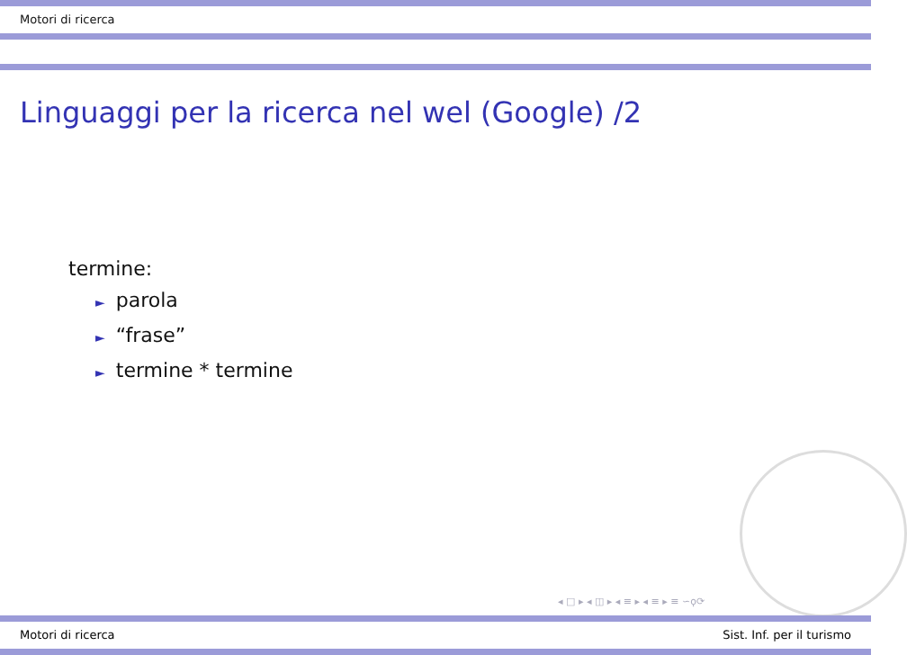Motori di ricerca
Linguaggi per la ricerca nel wel (Google) /2
termine:
► parola
► “frase”
► termine * termine
◂ □ ▸ ◂ ◫ ▸ ◂ ≡ ▸ ◂ ≡ ▸ ≡ ∽ϙ⟳
Motori di ricerca Sist. Inf. per il turismo